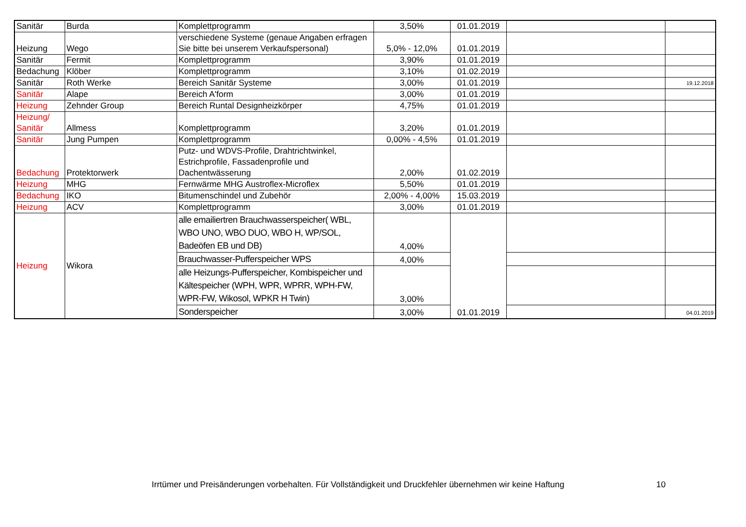| Sanitär | Burda | Komplettprogramm | 3,50% | 01.01.2019 | | |
| Heizung | Wego | verschiedene Systeme (genaue Angaben erfragen Sie bitte bei unserem Verkaufspersonal) | 5,0% - 12,0% | 01.01.2019 | | |
| Sanitär | Fermit | Komplettprogramm | 3,90% | 01.01.2019 | | |
| Bedachung | Klöber | Komplettprogramm | 3,10% | 01.02.2019 | | |
| Sanitär | Roth Werke | Bereich Sanitär Systeme | 3,00% | 01.01.2019 | | 19.12.2018 |
| Sanitär | Alape | Bereich A'form | 3,00% | 01.01.2019 | | |
| Heizung | Zehnder Group | Bereich Runtal Designheizkörper | 4,75% | 01.01.2019 | | |
| Heizung/ Sanitär | Allmess | Komplettprogramm | 3,20% | 01.01.2019 | | |
| Sanitär | Jung Pumpen | Komplettprogramm | 0,00% - 4,5% | 01.01.2019 | | |
| Bedachung | Protektorwerk | Putz- und WDVS-Profile, Drahtrichtwinkel, Estrichprofile, Fassadenprofile und Dachentwässerung | 2,00% | 01.02.2019 | | |
| Heizung | MHG | Fernwärme MHG Austroflex-Microflex | 5,50% | 01.01.2019 | | |
| Bedachung | IKO | Bitumenschindel und Zubehör | 2,00% - 4,00% | 15.03.2019 | | |
| Heizung | ACV | Komplettprogramm | 3,00% | 01.01.2019 | | |
| Heizung | Wikora | alle emailiertren Brauchwasserspeicher( WBL, WBO UNO, WBO DUO, WBO H, WP/SOL, Badeöfen EB und DB) | 4,00% | 01.01.2019 | | |
| | | Brauchwasser-Pufferspeicher WPS | 4,00% | | | |
| | | alle Heizungs-Pufferspeicher, Kombispeicher und Kältespeicher (WPH, WPR, WPRR, WPH-FW, WPR-FW, Wikosol, WPKR H Twin) | 3,00% | | | |
| | | Sonderspeicher | 3,00% | | | 04.01.2019 |
Irrtümer und Preisänderungen vorbehalten. Für Vollständigkeit und Druckfehler übernehmen wir keine Haftung 10